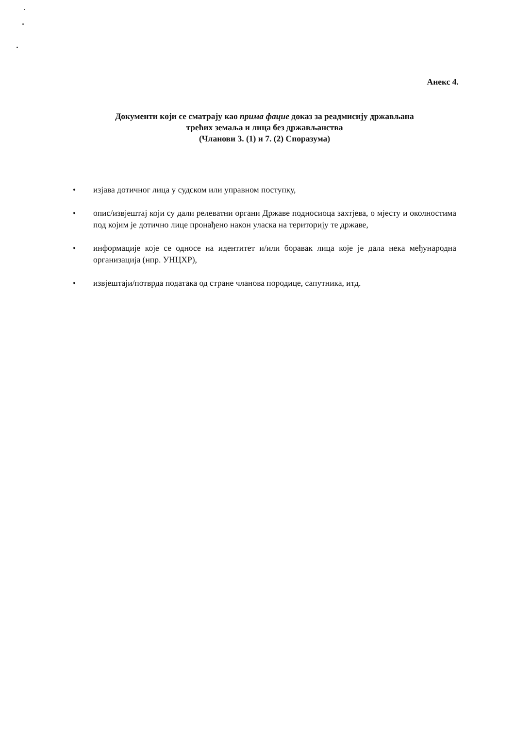Анекс 4.
Документи који се сматрају као прима фацие доказ за реадмисију држављана
трећих земаља и лица без држављанства
(Чланови 3. (1) и 7. (2) Споразума)
• изјава дотичног лица у судском или управном поступку,
• опис/извјештај који су дали релеватни органи Државе подносиоца захтјева, о мјесту и околностима под којим је дотично лице пронађено након уласка на територију те државе,
• информације које се односе на идентитет и/или боравак лица које је дала нека међународна организација (нпр. УНЦХР),
• извјештаји/потврда података од стране чланова породице, сапутника, итд.